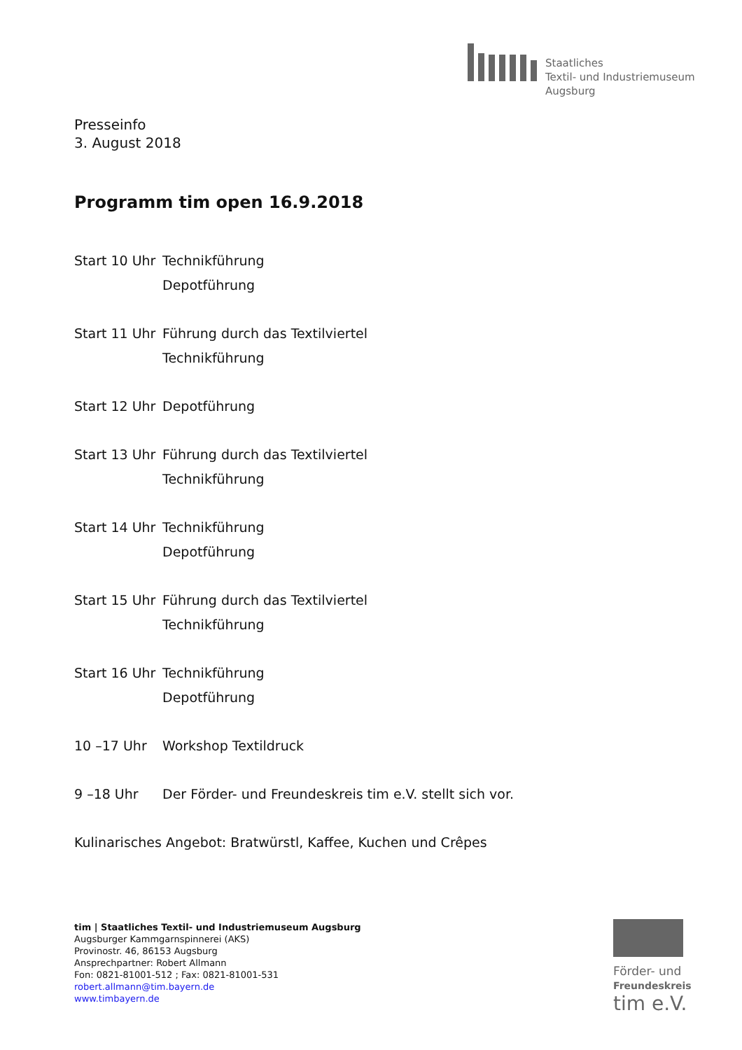Staatliches
Textil- und Industriemuseum
Augsburg
Presseinfo
3. August 2018
Programm tim open 16.9.2018
Start 10 Uhr
Technikführung
Depotführung
Start 11 Uhr
Führung durch das Textilviertel
Technikführung
Start 12 Uhr
Depotführung
Start 13 Uhr
Führung durch das Textilviertel
Technikführung
Start 14 Uhr
Technikführung
Depotführung
Start 15 Uhr
Führung durch das Textilviertel
Technikführung
Start 16 Uhr
Technikführung
Depotführung
10 –17 Uhr Workshop Textildruck
9 –18 Uhr Der Förder- und Freundeskreis tim e.V. stellt sich vor.
Kulinarisches Angebot: Bratwürstl, Kaffee, Kuchen und Crêpes
tim | Staatliches Textil- und Industriemuseum Augsburg
Augsburger Kammgarnspinnerei (AKS)
Provinostr. 46, 86153 Augsburg
Ansprechpartner: Robert Allmann
Fon: 0821-81001-512 ; Fax: 0821-81001-531
robert.allmann@tim.bayern.de
www.timbayern.de
Förder- und
Freundeskreis
tim e.V.